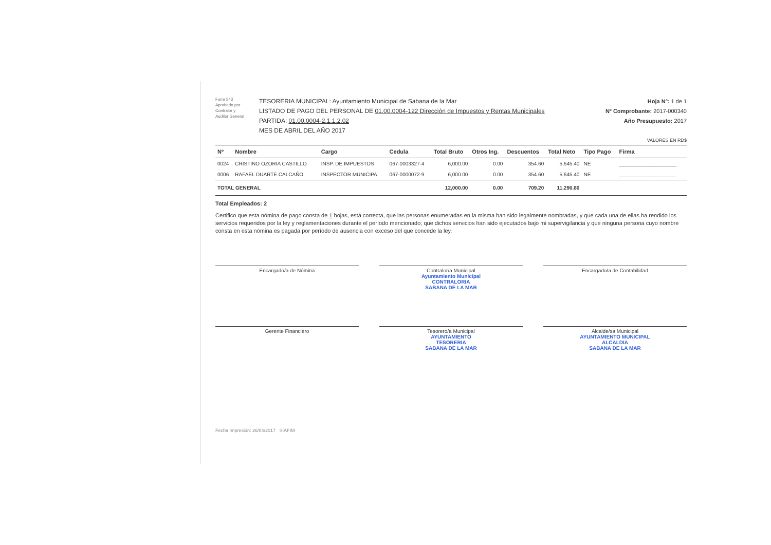Form 543
Aprobado por
Contralor y
Auditor General
TESORERIA MUNICIPAL: Ayuntamiento Municipal de Sabana de la Mar
LISTADO DE PAGO DEL PERSONAL DE 01.00.0004-122 Dirección de Impuestos y Rentas Municipales
PARTIDA: 01.00.0004-2.1.1.2.02
MES DE ABRIL DEL AÑO 2017
Hoja Nº: 1 de 1
Nº Comprobante: 2017-000340
Año Presupuesto: 2017
VALORES EN RD$
| Nº | Nombre | Cargo | Cedula | Total Bruto | Otros Ing. | Descuentos | Total Neto | Tipo Pago | Firma |
| --- | --- | --- | --- | --- | --- | --- | --- | --- | --- |
| 0024 | CRISTINO OZORIA CASTILLO | INSP. DE IMPUESTOS | 067-0003327-4 | 6,000.00 | 0.00 | 354.60 | 5,645.40 | NE | ____________________ |
| 0006 | RAFAEL DUARTE CALCAÑO | INSPECTOR MUNICIPA | 067-0000072-9 | 6,000.00 | 0.00 | 354.60 | 5,645.40 | NE | ____________________ |
| TOTAL GENERAL | | | | 12,000.00 | 0.00 | 709.20 | 11,290.80 | | |
Total Empleados: 2
Certifico que esta nómina de pago consta de 1 hojas, está correcta, que las personas enumeradas en la misma han sido legalmente nombradas, y que cada una de ellas ha rendido los servicios requeridos por la ley y reglamentaciones durante el período mencionado; que dichos servicios han sido ejecutados bajo mi supervigilancia y que ninguna persona cuyo nombre consta en esta nómina es pagada por período de ausencia con exceso del que concede la ley.
Encargado/a de Nómina
Contralor/a Municipal
Ayuntamiento Municipal
CONTRALORIA
SABANA DE LA MAR
Encargado/a de Contabilidad
Gerente Financiero
Tesorero/a Municipal
AYUNTAMIENTO
TESORERIA
SABANA DE LA MAR
Alcalde/sa Municipal
AYUNTAMIENTO MUNICIPAL
ALCALDIA
SABANA DE LA MAR
Fecha Impresión: 26/04/2017 SIAFIM